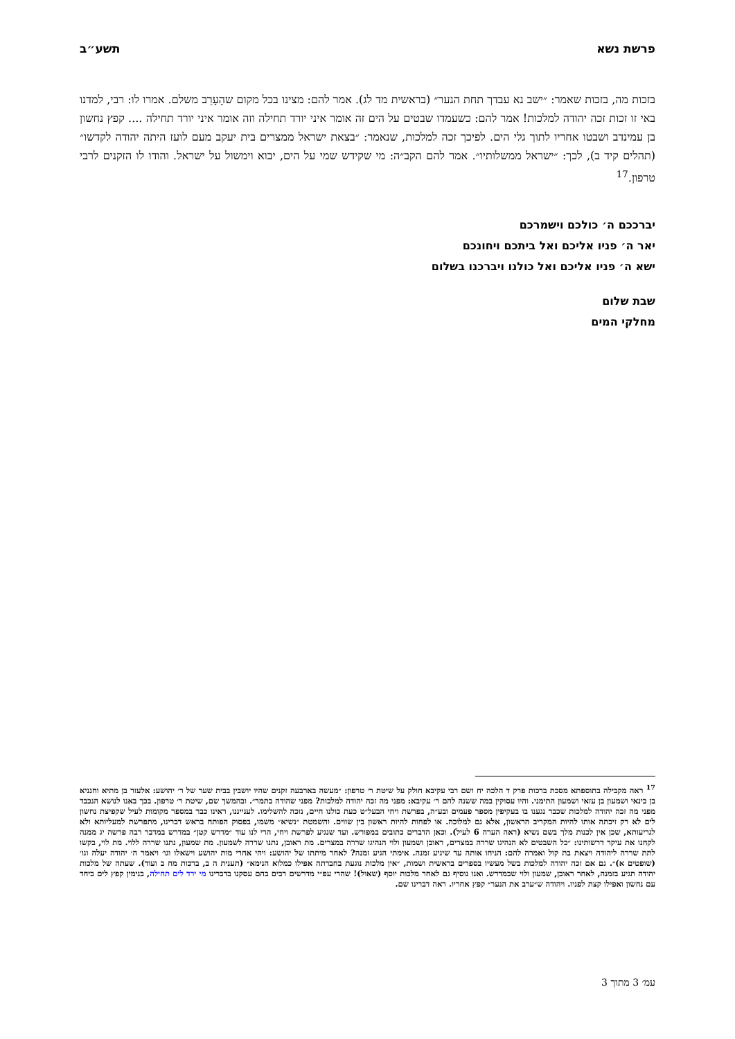פרשת נשא תשע״ב
בזכות מה, בזכות שאמר: ״ישב נא עבדך תחת הנער״ (בראשית מד לג). אמר להם: מצינו בכל מקום שהָעָרֵב משלם. אמרו לו: רבי, למדנו באי זו זכות זכה יהודה למלכות! אמר להם: כשעמדו שבטים על הים זה אומר איני יורד תחילה וזה אומר איני יורד תחילה .... קפץ נחשון בן עמינדב ושבטו אחריו לתוך גלי הים. לפיכך זכה למלכות, שנאמר: ״בצאת ישראל ממצרים בית יעקב מעם לועז היתה יהודה לקדשו״ (תהלים קיד ב), לכך: ״ישראל ממשלותיו״. אמר להם הקב״ה: מי שקידש שמי על הים, יבוא וימשול על ישראל. והודו לו הזקנים לרבי טרפון.<sup>17</sup>
יברככם ה׳ כולכם וישמרכם
יאר ה׳ פניו אליכם ואל ביתכם ויחונכם
ישא ה׳ פניו אליכם ואל כולנו ויברכנו בשלום
שבת שלום
מחלקי המים
<sup>17</sup> ראה מקבילה בתוספתא מסכת ברכות פרק ד הלכה יח ושם רבי עקיבא חולק על שיטת ר׳ טרפון: ״מעשה בארבעה זקנים שהיו יושבין בבית שער של ר׳ יהושע: אלעזר בן מתיא וחנניא בן כינאי ושמעון בן עזאי ושמעון התימני. והיו עסוקין במה ששנה להם ר׳ עקיבא: מפני מה זכה יהודה למלכות? מפני שהודה בתמר״. ובהמשך שם, שיטת ר׳ טרפון. בכך באנו לנושא הנכבד מפני מה זכה יהודה למלכות שכבר נגענו בו בעקיפין מספר פעמים ובע״ה, בפרשת ויחי הבעל״ט כעת כולנו חיים, נזכה להשלימו. לענייננו, ראינו כבר במספר מקומות לעיל שקפיצת נחשון לים לא רק זיכתה אותו להיות המקריב הראשון, אלא גם למלוכה. או לפחות להיות ראשון בין שווים. והשמטת ״נשיא״ משמו, בפסוק הפותח בראש דברינו, מתפרשת למעליותא ולא לגריעותא, שכן אין לכנות מלך בשם נשיא (ראה הערה 6 לעיל). וכאן הדברים כתובים במפורש. ועד שנגיע לפרשת ויחי, הרי לנו עוד ״מדרש קטן״ במדרש במדבר רבה פרשה יג ממנה לקחנו את עיקר דרשותינו: ״כל השבטים לא הנהיגו שררה במצרים, ראובן ושמעון ולוי הנהיגו שררה במצרים. מת ראובן, נתנו שררה לשמעון. מת שמעון, נתנו שררה ללוי. מת לוי, בקשו לתת שררה ליהודה ויצאת בת קול ואמרה להם: הניחו אותה עד שיגיע זמנה. אימתי הגיע זמנה? לאחר מיתתו של יהושע: ויהי אחרי מות יהושע וישאלו וגו׳ ויאמר ה׳ יהודה יעלה וגו׳ (שופטים א)״. גם אם זכה יהודה למלכות בשל מעשיו בספרים בראשית ושמות, ״אין מלכות נוגעת בחברתה אפילו כמלוא הנימא״ (תענית ה ב, ברכות מח ב ועוד). שעתה של מלכות יהודה תגיע בזמנה, לאחר ראובן, שמעון ולוי שבמדרש. ואנו נוסיף גם לאחר מלכות יוסף (שאול)! שהרי עפ״י מדרשים רבים בהם עסקנו בדברינו מי ירד לים תחילה, בנימין קפץ לים ביחד עם נחשון ואפילו קצת לפניו. ויהודה ש״ערב את הנער״ קפץ אחריו. ראה דברינו שם.
עמ׳ 3 מתוך 3